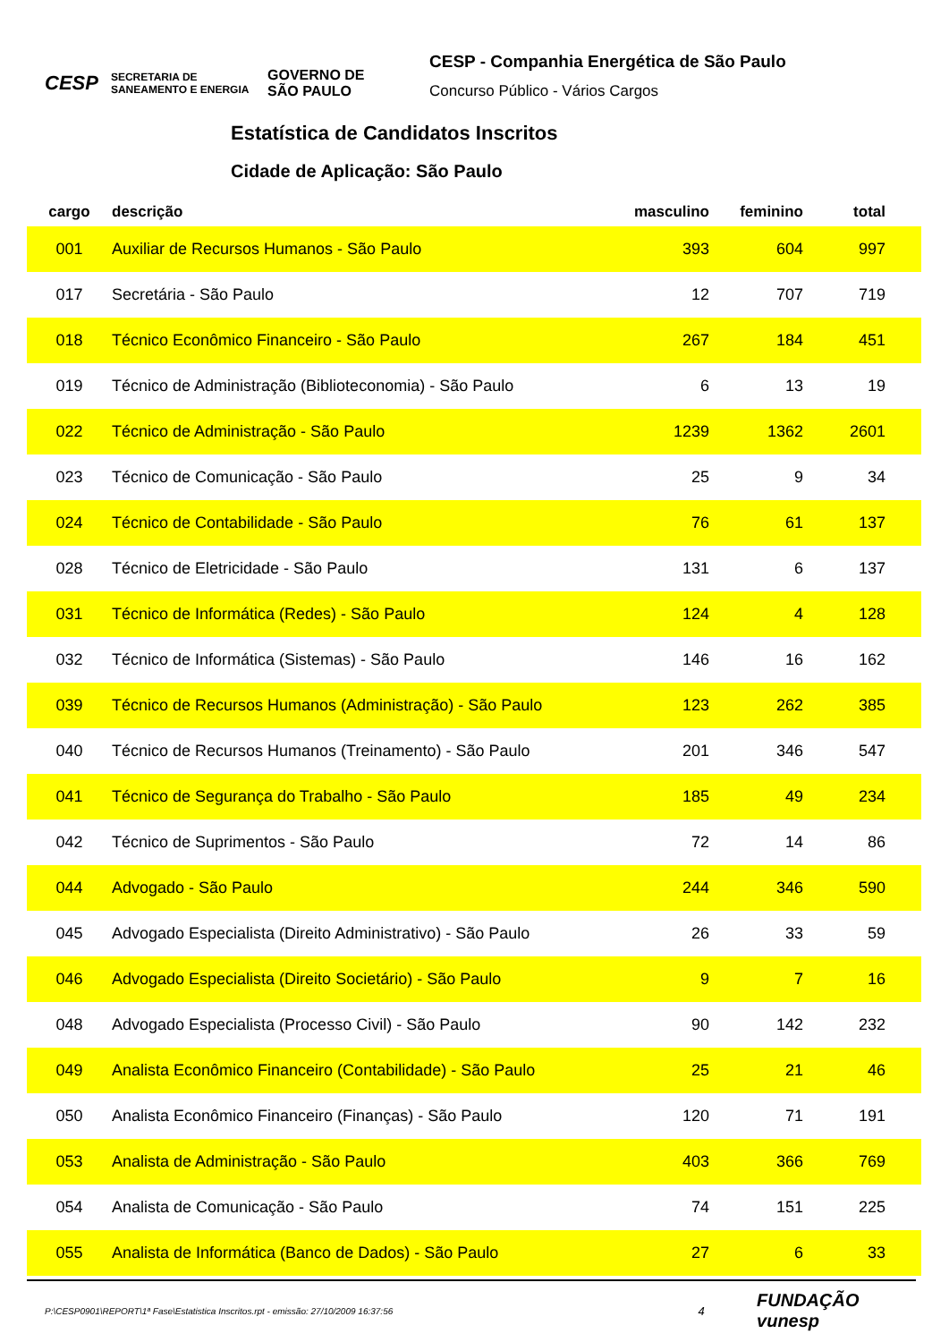CESP SECRETARIA DE SANEAMENTO E ENERGIA GOVERNO DE SÃO PAULO
CESP - Companhia Energética de São Paulo
Concurso Público - Vários Cargos
Estatística de Candidatos Inscritos
Cidade de Aplicação: São Paulo
| cargo | descrição | masculino | feminino | total | |
| --- | --- | --- | --- | --- | --- |
| 001 | Auxiliar de Recursos Humanos - São Paulo | 393 | 604 | 997 | |
| 017 | Secretária - São Paulo | 12 | 707 | 719 | |
| 018 | Técnico Econômico Financeiro - São Paulo | 267 | 184 | 451 | |
| 019 | Técnico de Administração (Biblioteconomia) - São Paulo | 6 | 13 | 19 | |
| 022 | Técnico de Administração - São Paulo | 1239 | 1362 | 2601 | |
| 023 | Técnico de Comunicação - São Paulo | 25 | 9 | 34 | |
| 024 | Técnico de Contabilidade - São Paulo | 76 | 61 | 137 | |
| 028 | Técnico de Eletricidade - São Paulo | 131 | 6 | 137 | |
| 031 | Técnico de Informática (Redes) - São Paulo | 124 | 4 | 128 | |
| 032 | Técnico de Informática (Sistemas) - São Paulo | 146 | 16 | 162 | |
| 039 | Técnico de Recursos Humanos (Administração) - São Paulo | 123 | 262 | 385 | |
| 040 | Técnico de Recursos Humanos (Treinamento) - São Paulo | 201 | 346 | 547 | |
| 041 | Técnico de Segurança do Trabalho - São Paulo | 185 | 49 | 234 | |
| 042 | Técnico de Suprimentos - São Paulo | 72 | 14 | 86 | |
| 044 | Advogado - São Paulo | 244 | 346 | 590 | |
| 045 | Advogado Especialista (Direito Administrativo) - São Paulo | 26 | 33 | 59 | |
| 046 | Advogado Especialista (Direito Societário) - São Paulo | 9 | 7 | 16 | |
| 048 | Advogado Especialista (Processo Civil) - São Paulo | 90 | 142 | 232 | |
| 049 | Analista Econômico Financeiro (Contabilidade) - São Paulo | 25 | 21 | 46 | |
| 050 | Analista Econômico Financeiro (Finanças) - São Paulo | 120 | 71 | 191 | |
| 053 | Analista de Administração - São Paulo | 403 | 366 | 769 | |
| 054 | Analista de Comunicação - São Paulo | 74 | 151 | 225 | |
| 055 | Analista de Informática (Banco de Dados) - São Paulo | 27 | 6 | 33 | |
P:\CESP0901\REPORT\1ª Fase\Estatistica Inscritos.rpt - emissão: 27/10/2009 16:37:56 4 FUNDAÇÃO vunesp